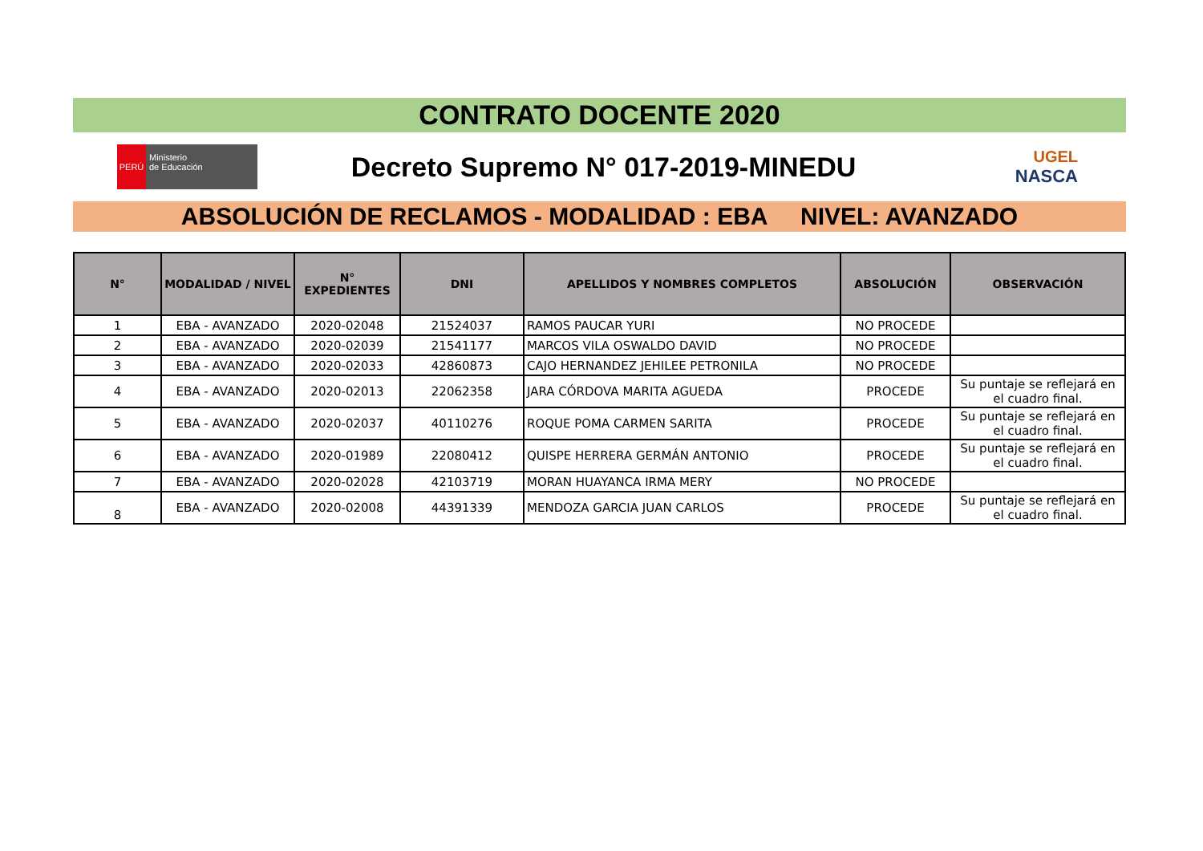CONTRATO DOCENTE 2020
PERÚ
Ministerio
de Educación
Decreto Supremo N° 017-2019-MINEDU
UGEL
NASCA
ABSOLUCIÓN DE RECLAMOS - MODALIDAD : EBA NIVEL: AVANZADO
| N° | MODALIDAD / NIVEL | N° EXPEDIENTES | DNI | APELLIDOS Y NOMBRES COMPLETOS | ABSOLUCIÓN | OBSERVACIÓN |
| --- | --- | --- | --- | --- | --- | --- |
| 1 | EBA - AVANZADO | 2020-02048 | 21524037 | RAMOS PAUCAR YURI | NO PROCEDE | |
| 2 | EBA - AVANZADO | 2020-02039 | 21541177 | MARCOS VILA OSWALDO DAVID | NO PROCEDE | |
| 3 | EBA - AVANZADO | 2020-02033 | 42860873 | CAJO HERNANDEZ JEHILEE PETRONILA | NO PROCEDE | |
| 4 | EBA - AVANZADO | 2020-02013 | 22062358 | JARA CÓRDOVA MARITA AGUEDA | PROCEDE | Su puntaje se reflejará en el cuadro final. |
| 5 | EBA - AVANZADO | 2020-02037 | 40110276 | ROQUE POMA CARMEN SARITA | PROCEDE | Su puntaje se reflejará en el cuadro final. |
| 6 | EBA - AVANZADO | 2020-01989 | 22080412 | QUISPE HERRERA GERMÁN ANTONIO | PROCEDE | Su puntaje se reflejará en el cuadro final. |
| 7 | EBA - AVANZADO | 2020-02028 | 42103719 | MORAN HUAYANCA IRMA MERY | NO PROCEDE | |
| 8 | EBA - AVANZADO | 2020-02008 | 44391339 | MENDOZA GARCIA JUAN CARLOS | PROCEDE | Su puntaje se reflejará en el cuadro final. |